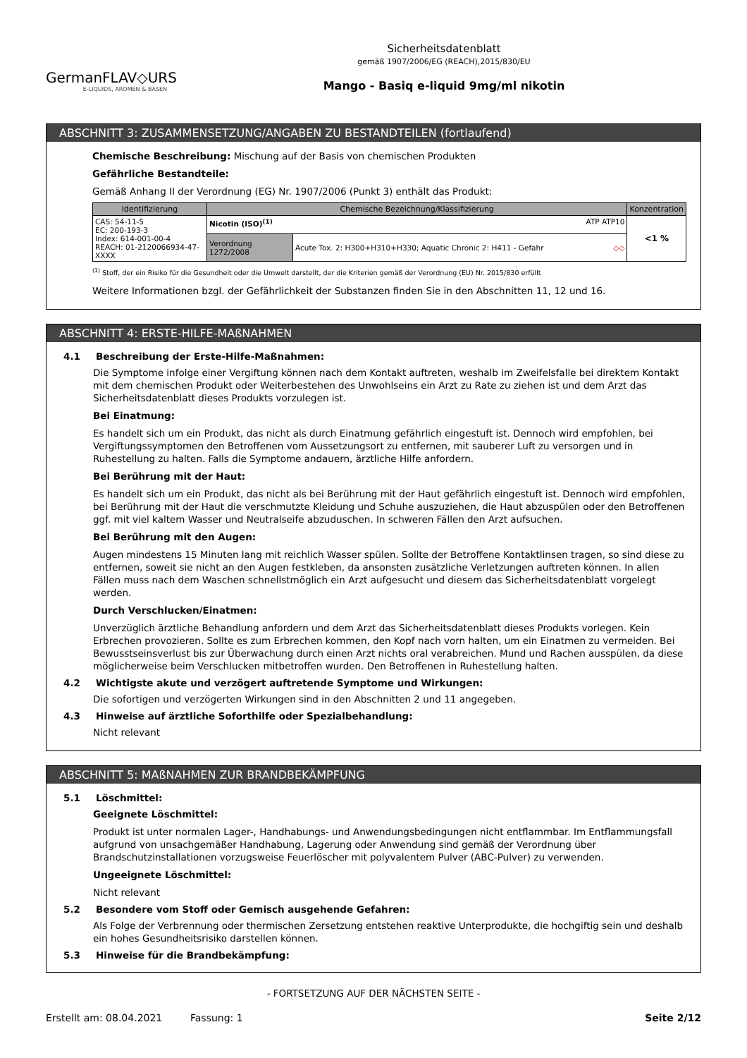GermanFLAV◇URS
E-LIQUIDS, AROMEN & BASEN
Sicherheitsdatenblatt
gemäß 1907/2006/EG (REACH),2015/830/EU
Mango - Basiq e-liquid 9mg/ml nikotin
ABSCHNITT 3: ZUSAMMENSETZUNG/ANGABEN ZU BESTANDTEILEN (fortlaufend)
Chemische Beschreibung: Mischung auf der Basis von chemischen Produkten
Gefährliche Bestandteile:
Gemäß Anhang II der Verordnung (EG) Nr. 1907/2006 (Punkt 3) enthält das Produkt:
| Identifizierung | Chemische Bezeichnung/Klassifizierung | | Konzentration |
| --- | --- | --- | --- |
| CAS: 54-11-5 EC: 200-193-3 Index: 614-001-00-4 REACH: 01-2120066934-47-XXXX | Nicotin (ISO)<sup>(1)</sup> ATP ATP10 | | <1 % |
| | Verordnung 1272/2008 | Acute Tox. 2: H300+H310+H330; Aquatic Chronic 2: H411 - Gefahr ◇◇ | |
<sup>(1)</sup> Stoff, der ein Risiko für die Gesundheit oder die Umwelt darstellt, der die Kriterien gemäß der Verordnung (EU) Nr. 2015/830 erfüllt
Weitere Informationen bzgl. der Gefährlichkeit der Substanzen finden Sie in den Abschnitten 11, 12 und 16.
ABSCHNITT 4: ERSTE-HILFE-MAßNAHMEN
4.1 Beschreibung der Erste-Hilfe-Maßnahmen:
Die Symptome infolge einer Vergiftung können nach dem Kontakt auftreten, weshalb im Zweifelsfalle bei direktem Kontakt mit dem chemischen Produkt oder Weiterbestehen des Unwohlseins ein Arzt zu Rate zu ziehen ist und dem Arzt das Sicherheitsdatenblatt dieses Produkts vorzulegen ist.
Bei Einatmung:
Es handelt sich um ein Produkt, das nicht als durch Einatmung gefährlich eingestuft ist. Dennoch wird empfohlen, bei Vergiftungssymptomen den Betroffenen vom Aussetzungsort zu entfernen, mit sauberer Luft zu versorgen und in Ruhestellung zu halten. Falls die Symptome andauern, ärztliche Hilfe anfordern.
Bei Berührung mit der Haut:
Es handelt sich um ein Produkt, das nicht als bei Berührung mit der Haut gefährlich eingestuft ist. Dennoch wird empfohlen, bei Berührung mit der Haut die verschmutzte Kleidung und Schuhe auszuziehen, die Haut abzuspülen oder den Betroffenen ggf. mit viel kaltem Wasser und Neutralseife abzuduschen. In schweren Fällen den Arzt aufsuchen.
Bei Berührung mit den Augen:
Augen mindestens 15 Minuten lang mit reichlich Wasser spülen. Sollte der Betroffene Kontaktlinsen tragen, so sind diese zu entfernen, soweit sie nicht an den Augen festkleben, da ansonsten zusätzliche Verletzungen auftreten können. In allen Fällen muss nach dem Waschen schnellstmöglich ein Arzt aufgesucht und diesem das Sicherheitsdatenblatt vorgelegt werden.
Durch Verschlucken/Einatmen:
Unverzüglich ärztliche Behandlung anfordern und dem Arzt das Sicherheitsdatenblatt dieses Produkts vorlegen. Kein Erbrechen provozieren. Sollte es zum Erbrechen kommen, den Kopf nach vorn halten, um ein Einatmen zu vermeiden. Bei Bewusstseinsverlust bis zur Überwachung durch einen Arzt nichts oral verabreichen. Mund und Rachen ausspülen, da diese möglicherweise beim Verschlucken mitbetroffen wurden. Den Betroffenen in Ruhestellung halten.
4.2 Wichtigste akute und verzögert auftretende Symptome und Wirkungen:
Die sofortigen und verzögerten Wirkungen sind in den Abschnitten 2 und 11 angegeben.
4.3 Hinweise auf ärztliche Soforthilfe oder Spezialbehandlung:
Nicht relevant
ABSCHNITT 5: MAßNAHMEN ZUR BRANDBEKÄMPFUNG
5.1 Löschmittel:
Geeignete Löschmittel:
Produkt ist unter normalen Lager-, Handhabungs- und Anwendungsbedingungen nicht entflammbar. Im Entflammungsfall aufgrund von unsachgemäßer Handhabung, Lagerung oder Anwendung sind gemäß der Verordnung über Brandschutzinstallationen vorzugsweise Feuerlöscher mit polyvalentem Pulver (ABC-Pulver) zu verwenden.
Ungeeignete Löschmittel:
Nicht relevant
5.2 Besondere vom Stoff oder Gemisch ausgehende Gefahren:
Als Folge der Verbrennung oder thermischen Zersetzung entstehen reaktive Unterprodukte, die hochgiftig sein und deshalb ein hohes Gesundheitsrisiko darstellen können.
5.3 Hinweise für die Brandbekämpfung:
- FORTSETZUNG AUF DER NÄCHSTEN SEITE -
Erstellt am: 08.04.2021 Fassung: 1 Seite 2/12